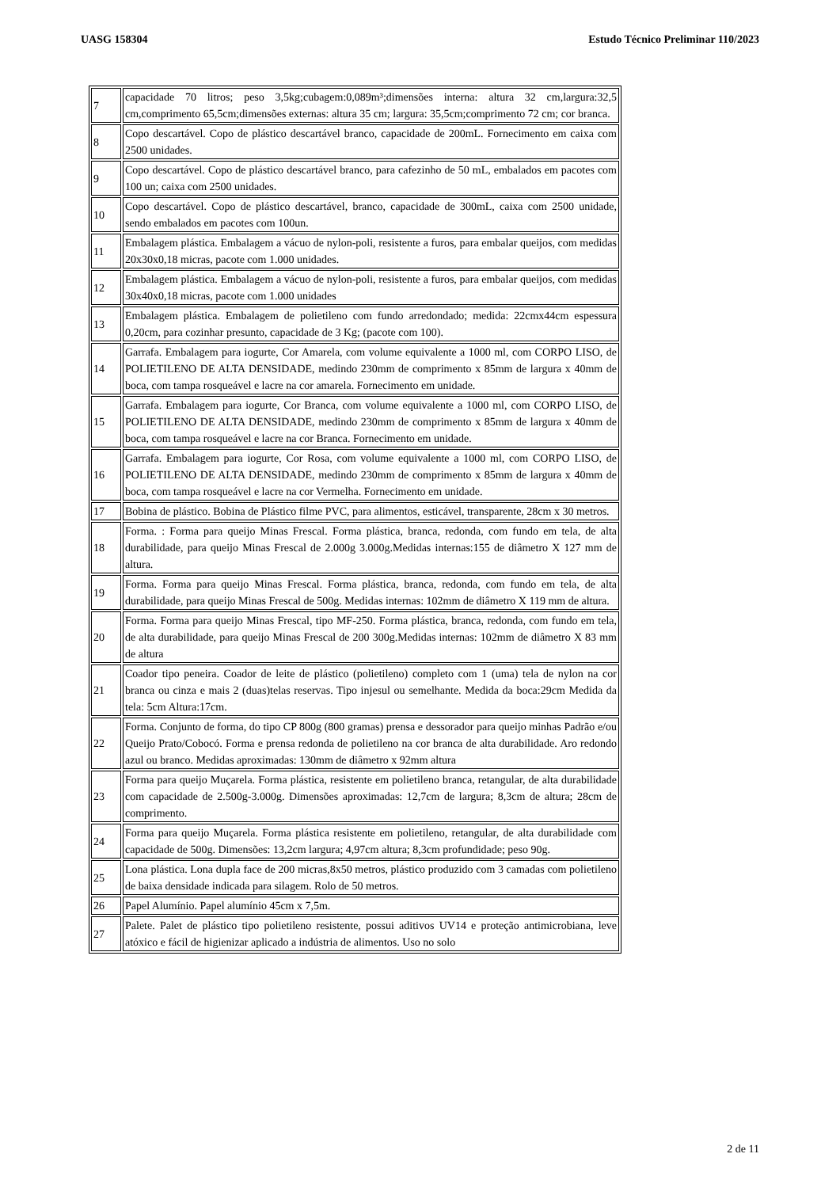UASG 158304 Estudo Técnico Preliminar 110/2023
| 7 | capacidade 70 litros; peso 3,5kg;cubagem:0,089m³;dimensões interna: altura 32 cm,largura:32,5 cm,comprimento 65,5cm;dimensões externas: altura 35 cm; largura: 35,5cm;comprimento 72 cm; cor branca. |
| 8 | Copo descartável. Copo de plástico descartável branco, capacidade de 200mL. Fornecimento em caixa com 2500 unidades. |
| 9 | Copo descartável. Copo de plástico descartável branco, para cafezinho de 50 mL, embalados em pacotes com 100 un; caixa com 2500 unidades. |
| 10 | Copo descartável. Copo de plástico descartável, branco, capacidade de 300mL, caixa com 2500 unidade, sendo embalados em pacotes com 100un. |
| 11 | Embalagem plástica. Embalagem a vácuo de nylon-poli, resistente a furos, para embalar queijos, com medidas 20x30x0,18 micras, pacote com 1.000 unidades. |
| 12 | Embalagem plástica. Embalagem a vácuo de nylon-poli, resistente a furos, para embalar queijos, com medidas 30x40x0,18 micras, pacote com 1.000 unidades |
| 13 | Embalagem plástica. Embalagem de polietileno com fundo arredondado; medida: 22cmx44cm espessura 0,20cm, para cozinhar presunto, capacidade de 3 Kg; (pacote com 100). |
| 14 | Garrafa. Embalagem para iogurte, Cor Amarela, com volume equivalente a 1000 ml, com CORPO LISO, de POLIETILENO DE ALTA DENSIDADE, medindo 230mm de comprimento x 85mm de largura x 40mm de boca, com tampa rosqueável e lacre na cor amarela. Fornecimento em unidade. |
| 15 | Garrafa. Embalagem para iogurte, Cor Branca, com volume equivalente a 1000 ml, com CORPO LISO, de POLIETILENO DE ALTA DENSIDADE, medindo 230mm de comprimento x 85mm de largura x 40mm de boca, com tampa rosqueável e lacre na cor Branca. Fornecimento em unidade. |
| 16 | Garrafa. Embalagem para iogurte, Cor Rosa, com volume equivalente a 1000 ml, com CORPO LISO, de POLIETILENO DE ALTA DENSIDADE, medindo 230mm de comprimento x 85mm de largura x 40mm de boca, com tampa rosqueável e lacre na cor Vermelha. Fornecimento em unidade. |
| 17 | Bobina de plástico. Bobina de Plástico filme PVC, para alimentos, esticável, transparente, 28cm x 30 metros. |
| 18 | Forma. : Forma para queijo Minas Frescal. Forma plástica, branca, redonda, com fundo em tela, de alta durabilidade, para queijo Minas Frescal de 2.000g 3.000g.Medidas internas:155 de diâmetro X 127 mm de altura. |
| 19 | Forma. Forma para queijo Minas Frescal. Forma plástica, branca, redonda, com fundo em tela, de alta durabilidade, para queijo Minas Frescal de 500g. Medidas internas: 102mm de diâmetro X 119 mm de altura. |
| 20 | Forma. Forma para queijo Minas Frescal, tipo MF-250. Forma plástica, branca, redonda, com fundo em tela, de alta durabilidade, para queijo Minas Frescal de 200 300g.Medidas internas: 102mm de diâmetro X 83 mm de altura |
| 21 | Coador tipo peneira. Coador de leite de plástico (polietileno) completo com 1 (uma) tela de nylon na cor branca ou cinza e mais 2 (duas)telas reservas. Tipo injesul ou semelhante. Medida da boca:29cm Medida da tela: 5cm Altura:17cm. |
| 22 | Forma. Conjunto de forma, do tipo CP 800g (800 gramas) prensa e dessorador para queijo minhas Padrão e/ou Queijo Prato/Cobocó. Forma e prensa redonda de polietileno na cor branca de alta durabilidade. Aro redondo azul ou branco. Medidas aproximadas: 130mm de diâmetro x 92mm altura |
| 23 | Forma para queijo Muçarela. Forma plástica, resistente em polietileno branca, retangular, de alta durabilidade com capacidade de 2.500g-3.000g. Dimensões aproximadas: 12,7cm de largura; 8,3cm de altura; 28cm de comprimento. |
| 24 | Forma para queijo Muçarela. Forma plástica resistente em polietileno, retangular, de alta durabilidade com capacidade de 500g. Dimensões: 13,2cm largura; 4,97cm altura; 8,3cm profundidade; peso 90g. |
| 25 | Lona plástica. Lona dupla face de 200 micras,8x50 metros, plástico produzido com 3 camadas com polietileno de baixa densidade indicada para silagem. Rolo de 50 metros. |
| 26 | Papel Alumínio. Papel alumínio 45cm x 7,5m. |
| 27 | Palete. Palet de plástico tipo polietileno resistente, possui aditivos UV14 e proteção antimicrobiana, leve atóxico e fácil de higienizar aplicado a indústria de alimentos. Uso no solo |
2 de 11